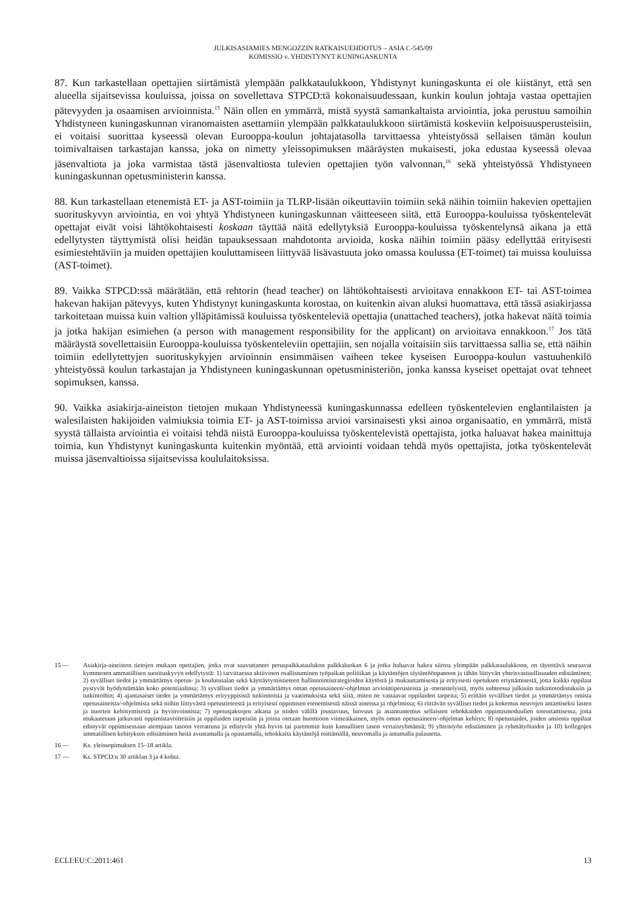JULKISASIAMIES MENGOZZIN RATKAISUEHDOTUS – ASIA C-545/09
KOMISSIO v. YHDISTYNYT KUNINGASKUNTA
87. Kun tarkastellaan opettajien siirtämistä ylempään palkkataulukkoon, Yhdistynyt kuningaskunta ei ole kiistänyt, että sen alueella sijaitsevissa kouluissa, joissa on sovellettava STPCD:tä kokonaisuudessaan, kunkin koulun johtaja vastaa opettajien pätevyyden ja osaamisen arvioinnista.<sup>15</sup> Näin ollen en ymmärrä, mistä syystä samankaltaista arviointia, joka perustuu samoihin Yhdistyneen kuningaskunnan viranomaisten asettamiin ylempään palkkataulukkoon siirtämistä koskeviin kelpoisuusperusteisiin, ei voitaisi suorittaa kyseessä olevan Eurooppa-koulun johtajatasolla tarvittaessa yhteistyössä sellaisen tämän koulun toimivaltaisen tarkastajan kanssa, joka on nimetty yleissopimuksen määräysten mukaisesti, joka edustaa kyseessä olevaa jäsenvaltiota ja joka varmistaa tästä jäsenvaltiosta tulevien opettajien työn valvonnan,<sup>16</sup> sekä yhteistyössä Yhdistyneen kuningaskunnan opetusministerin kanssa.
88. Kun tarkastellaan etenemistä ET- ja AST-toimiin ja TLRP-lisään oikeuttaviin toimiin sekä näihin toimiin hakevien opettajien suorituskyvyn arviointia, en voi yhtyä Yhdistyneen kuningaskunnan väitteeseen siitä, että Eurooppa-kouluissa työskentelevät opettajat eivät voisi lähtökohtaisesti koskaan täyttää näitä edellytyksiä Eurooppa-kouluissa työskentelynsä aikana ja että edellytysten täyttymistä olisi heidän tapauksessaan mahdotonta arvioida, koska näihin toimiin pääsy edellyttää erityisesti esimiestehtäviin ja muiden opettajien kouluttamiseen liittyvää lisävastuuta joko omassa koulussa (ET-toimet) tai muissa kouluissa (AST-toimet).
89. Vaikka STPCD:ssä määrätään, että rehtorin (head teacher) on lähtökohtaisesti arvioitava ennakkoon ET- tai AST-toimea hakevan hakijan pätevyys, kuten Yhdistynyt kuningaskunta korostaa, on kuitenkin aivan aluksi huomattava, että tässä asiakirjassa tarkoitetaan muissa kuin valtion ylläpitämissä kouluissa työskenteleviä opettajia (unattached teachers), jotka hakevat näitä toimia ja jotka hakijan esimiehen (a person with management responsibility for the applicant) on arvioitava ennakkoon.<sup>17</sup> Jos tätä määräystä sovellettaisiin Eurooppa-kouluissa työskenteleviin opettajiin, sen nojalla voitaisiin siis tarvittaessa sallia se, että näihin toimiin edellytettyjen suorituskykyjen arvioinnin ensimmäisen vaiheen tekee kyseisen Eurooppa-koulun vastuuhenkilö yhteistyössä koulun tarkastajan ja Yhdistyneen kuningaskunnan opetusministeriön, jonka kanssa kyseiset opettajat ovat tehneet sopimuksen, kanssa.
90. Vaikka asiakirja-aineiston tietojen mukaan Yhdistyneessä kuningaskunnassa edelleen työskentelevien englantilaisten ja walesilaisten hakijoiden valmiuksia toimia ET- ja AST-toimissa arvioi varsinaisesti yksi ainoa organisaatio, en ymmärrä, mistä syystä tällaista arviointia ei voitaisi tehdä niistä Eurooppa-kouluissa työskentelevistä opettajista, jotka haluavat hakea mainittuja toimia, kun Yhdistynyt kuningaskunta kuitenkin myöntää, että arviointi voidaan tehdä myös opettajista, jotka työskentelevät muissa jäsenvaltioissa sijaitsevissa koululaitoksissa.
15 — Asiakirja-aineiston tietojen mukaan opettajien, jotka ovat saavuttaneet peruspalkkataulukon palkkaluokan 6 ja jotka haluavat hakea siirtoa ylempään palkkataulukkoon, on täytettävä seuraavat kymmenen ammatillisen suorituskyvyn edellytystä: 1) tarvittaessa aktiivinen osallistuminen työpaikan politiikan ja käytäntöjen täytäntöönpanoon ja tähän liittyvän yhteisvastuullisuuden edistäminen; 2) syvälliset tiedot ja ymmärtämys opetus- ja koulutusalan sekä käyttäytymistieteen hallinnointistrategioiden käytöstä ja mukauttamisesta ja erityisesti opetuksen eriyttämisestä, jotta kaikki oppilaat pystyvät hyödyntämään koko potentiaalinsa; 3) syvälliset tiedot ja ymmärtämys oman opetusaineen/-ohjelman arviointiperusteista ja -menettelyistä, myös suhteessa julkisiin tutkintotodistuksiin ja tutkintoihin; 4) ajantasaiset tiedot ja ymmärtämys erityyppisistä tutkinnoista ja vaatimuksista sekä siitä, miten ne vastaavat oppilaiden tarpeita; 5) erittäin syvälliset tiedot ja ymmärtämys omista opetusaineista/-ohjelmista sekä niihin liittyvästä opetustieteestä ja erityisesti oppimisen etenemisestä näissä aineissa ja ohjelmissa; 6) riittävän syvälliset tiedot ja kokemus neuvojen antamiseksi lasten ja nuorten kehittymisestä ja hyvinvoinnista; 7) opetusjaksojen aikana ja niiden välillä joustavuus, luovuus ja asiantuntemus sellaisten tehokkaiden oppimismoduulien toteuttamisessa, joita mukautetaan jatkuvasti oppimistavoitteisiin ja oppilaiden tarpeisiin ja joissa otetaan huomioon viimeaikainen, myös oman opetusaineen/-ohjelman kehitys; 8) opetustaidot, joiden ansiosta oppilaat edistyvät oppimisessaan aiempaan tasoon verrattuna ja edistyvät yhtä hyvin tai paremmin kuin kansallisen tason vertaisryhmänsä; 9) yhteistyön edistäminen ja ryhmätyötaidot ja 10) kollegojen ammatillisen kehityksen edistäminen heitä avustamalla ja opastamalla, tehokkaita käytäntöjä esittämällä, neuvomalla ja antamalla palautetta.
16 — Ks. yleissopimuksen 15–18 artikla.
17 — Ks. STPCD:n 30 artiklan 3 ja 4 kohta.
ECLI:EU:C:2011:461 13